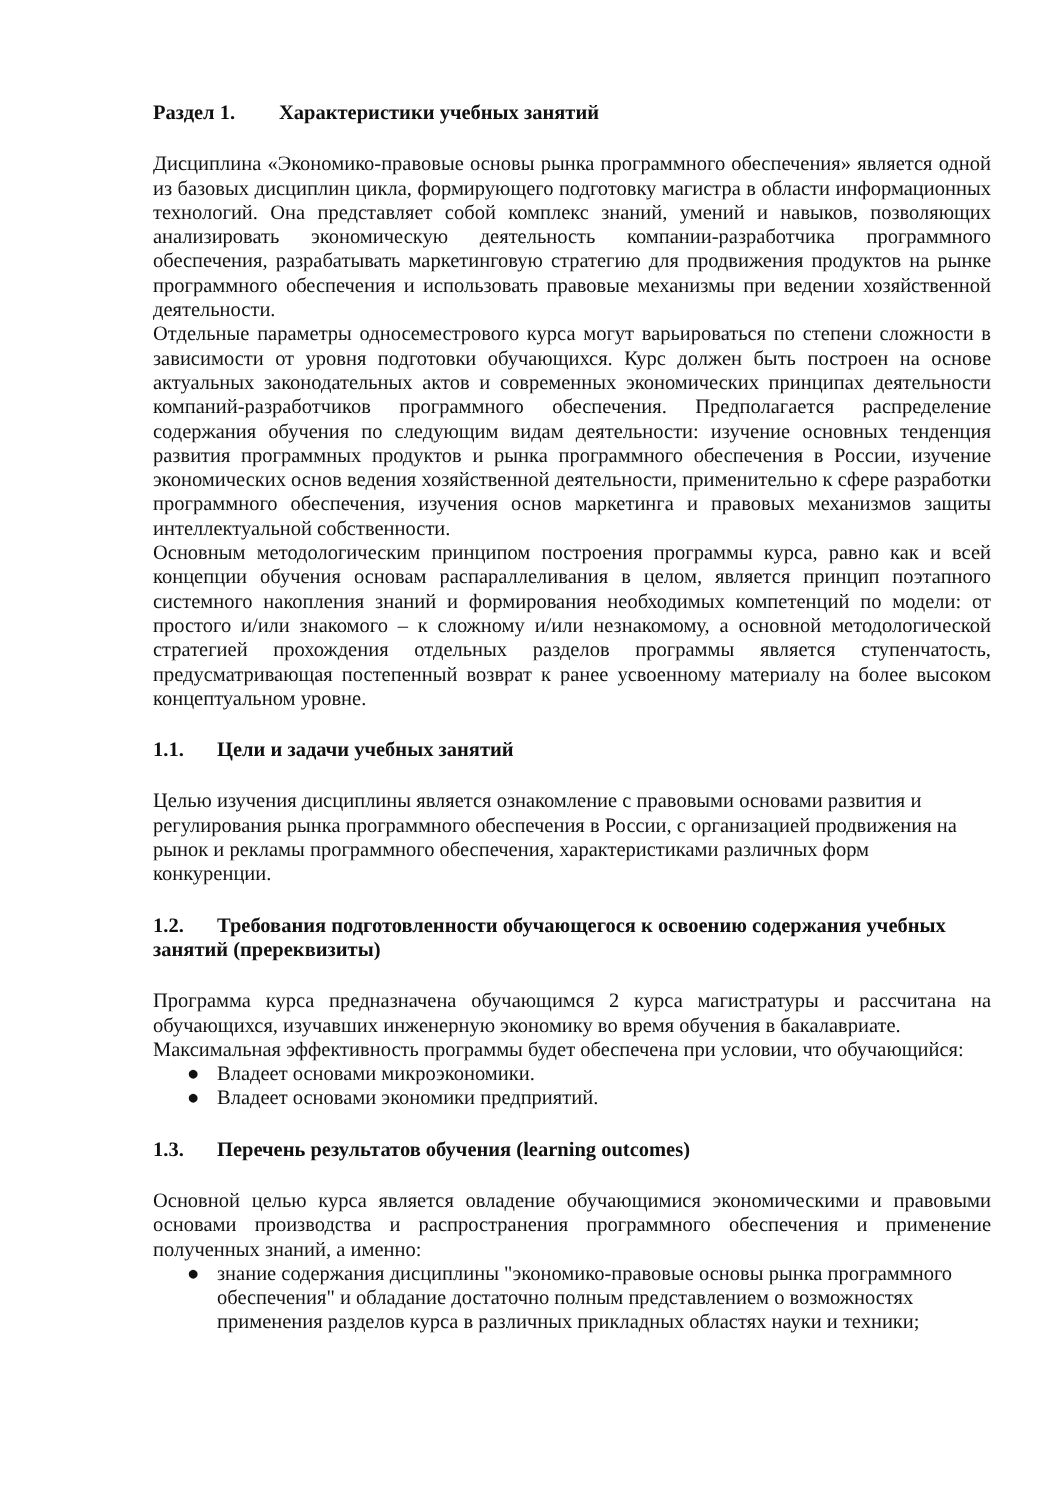Раздел 1. Характеристики учебных занятий
Дисциплина «Экономико-правовые основы рынка программного обеспечения» является одной из базовых дисциплин цикла, формирующего подготовку магистра в области информационных технологий. Она представляет собой комплекс знаний, умений и навыков, позволяющих анализировать экономическую деятельность компании-разработчика программного обеспечения, разрабатывать маркетинговую стратегию для продвижения продуктов на рынке программного обеспечения и использовать правовые механизмы при ведении хозяйственной деятельности.
Отдельные параметры односеместрового курса могут варьироваться по степени сложности в зависимости от уровня подготовки обучающихся. Курс должен быть построен на основе актуальных законодательных актов и современных экономических принципах деятельности компаний-разработчиков программного обеспечения. Предполагается распределение содержания обучения по следующим видам деятельности: изучение основных тенденция развития программных продуктов и рынка программного обеспечения в России, изучение экономических основ ведения хозяйственной деятельности, применительно к сфере разработки программного обеспечения, изучения основ маркетинга и правовых механизмов защиты интеллектуальной собственности.
Основным методологическим принципом построения программы курса, равно как и всей концепции обучения основам распараллеливания в целом, является принцип поэтапного системного накопления знаний и формирования необходимых компетенций по модели: от простого и/или знакомого – к сложному и/или незнакомому, а основной методологической стратегией прохождения отдельных разделов программы является ступенчатость, предусматривающая постепенный возврат к ранее усвоенному материалу на более высоком концептуальном уровне.
1.1. Цели и задачи учебных занятий
Целью изучения дисциплины является ознакомление с правовыми основами развития и регулирования рынка программного обеспечения в России, с организацией продвижения на рынок и рекламы программного обеспечения, характеристиками различных форм конкуренции.
1.2. Требования подготовленности обучающегося к освоению содержания учебных занятий (пререквизиты)
Программа курса предназначена обучающимся 2 курса магистратуры и рассчитана на обучающихся, изучавших инженерную экономику во время обучения в бакалавриате.
Максимальная эффективность программы будет обеспечена при условии, что обучающийся:
● Владеет основами микроэкономики.
● Владеет основами экономики предприятий.
1.3. Перечень результатов обучения (learning outcomes)
Основной целью курса является овладение обучающимися экономическими и правовыми основами производства и распространения программного обеспечения и применение полученных знаний, а именно:
● знание содержания дисциплины "экономико-правовые основы рынка программного обеспечения" и обладание достаточно полным представлением о возможностях применения разделов курса в различных прикладных областях науки и техники;